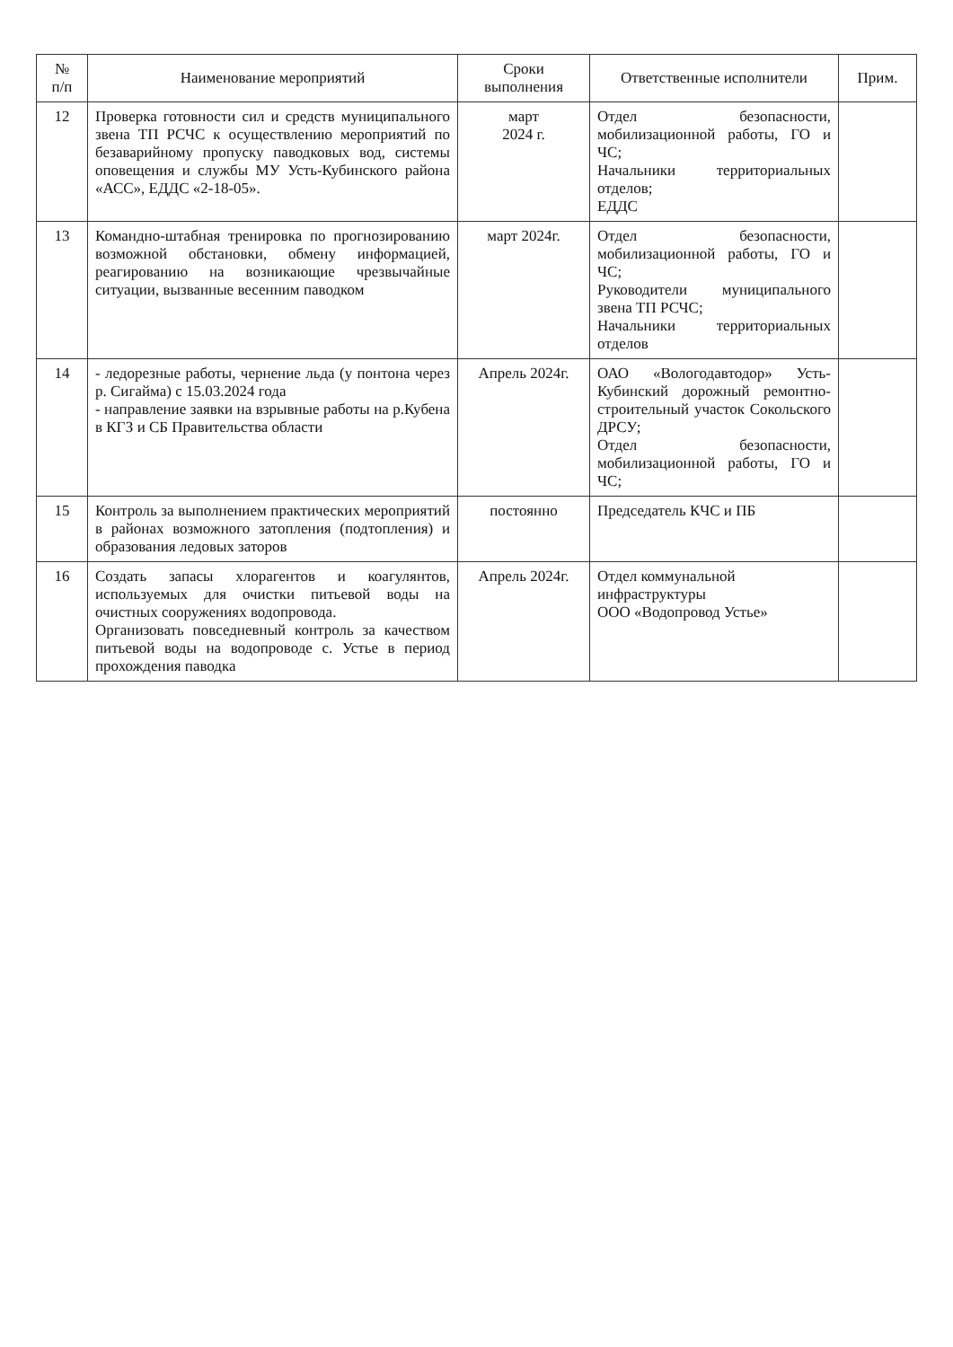| № п/п | Наименование мероприятий | Сроки выполнения | Ответственные исполнители | Прим. |
| --- | --- | --- | --- | --- |
| 12 | Проверка готовности сил и средств муниципального звена ТП РСЧС к осуществлению мероприятий по безаварийному пропуску паводковых вод, системы оповещения и службы МУ Усть-Кубинского района «АСС», ЕДДС «2-18-05». | март 2024 г. | Отдел безопасности, мобилизационной работы, ГО и ЧС; Начальники территориальных отделов; ЕДДС | |
| 13 | Командно-штабная тренировка по прогнозированию возможной обстановки, обмену информацией, реагированию на возникающие чрезвычайные ситуации, вызванные весенним паводком | март 2024г. | Отдел безопасности, мобилизационной работы, ГО и ЧС; Руководители муниципального звена ТП РСЧС; Начальники территориальных отделов | |
| 14 | - ледорезные работы, чернение льда (у понтона через р. Сигайма) с 15.03.2024 года - направление заявки на взрывные работы на р.Кубена в КГЗ и СБ Правительства области | Апрель 2024г. | ОАО «Вологодавтодор» Усть-Кубинский дорожный ремонтно-строительный участок Сокольского ДРСУ; Отдел безопасности, мобилизационной работы, ГО и ЧС; | |
| 15 | Контроль за выполнением практических мероприятий в районах возможного затопления (подтопления) и образования ледовых заторов | постоянно | Председатель КЧС и ПБ | |
| 16 | Создать запасы хлорагентов и коагулянтов, используемых для очистки питьевой воды на очистных сооружениях водопровода. Организовать повседневный контроль за качеством питьевой воды на водопроводе с. Устье в период прохождения паводка | Апрель 2024г. | Отдел коммунальной инфраструктуры ООО «Водопровод Устье» | |